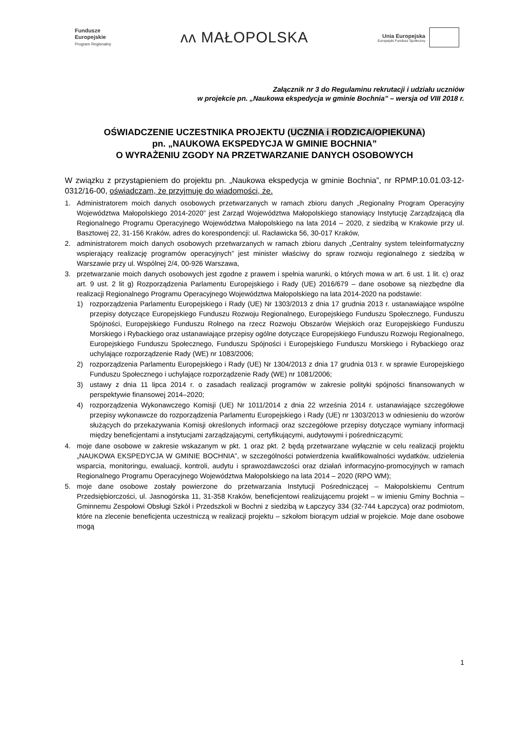Fundusze
Europejskie
Program Regionalny
ᴧᴧ MAŁOPOLSKA
Unia Europejska Europejski Fundusz Społeczny
Załącznik nr 3 do Regulaminu rekrutacji i udziału uczniów
w projekcie pn. „Naukowa ekspedycja w gminie Bochnia” – wersja od VIII 2018 r.
OŚWIADCZENIE UCZESTNIKA PROJEKTU (UCZNIA i RODZICA/OPIEKUNA)
pn. „NAUKOWA EKSPEDYCJA W GMINIE BOCHNIA”
O WYRAŻENIU ZGODY NA PRZETWARZANIE DANYCH OSOBOWYCH
W związku z przystąpieniem do projektu pn. „Naukowa ekspedycja w gminie Bochnia”, nr RPMP.10.01.03-12-0312/16-00, oświadczam, że przyjmuję do wiadomości, że.
1. Administratorem moich danych osobowych przetwarzanych w ramach zbioru danych „Regionalny Program Operacyjny Województwa Małopolskiego 2014-2020” jest Zarząd Województwa Małopolskiego stanowiący Instytucję Zarządzającą dla Regionalnego Programu Operacyjnego Województwa Małopolskiego na lata 2014 – 2020, z siedzibą w Krakowie przy ul. Basztowej 22, 31-156 Kraków, adres do korespondencji: ul. Racławicka 56, 30-017 Kraków,
2. administratorem moich danych osobowych przetwarzanych w ramach zbioru danych „Centralny system teleinformatyczny wspierający realizację programów operacyjnych” jest minister właściwy do spraw rozwoju regionalnego z siedzibą w Warszawie przy ul. Wspólnej 2/4, 00-926 Warszawa,
3. przetwarzanie moich danych osobowych jest zgodne z prawem i spełnia warunki, o których mowa w art. 6 ust. 1 lit. c) oraz art. 9 ust. 2 lit g) Rozporządzenia Parlamentu Europejskiego i Rady (UE) 2016/679 – dane osobowe są niezbędne dla realizacji Regionalnego Programu Operacyjnego Województwa Małopolskiego na lata 2014-2020 na podstawie:
1) rozporządzenia Parlamentu Europejskiego i Rady (UE) Nr 1303/2013 z dnia 17 grudnia 2013 r. ustanawiające wspólne przepisy dotyczące Europejskiego Funduszu Rozwoju Regionalnego, Europejskiego Funduszu Społecznego, Funduszu Spójności, Europejskiego Funduszu Rolnego na rzecz Rozwoju Obszarów Wiejskich oraz Europejskiego Funduszu Morskiego i Rybackiego oraz ustanawiające przepisy ogólne dotyczące Europejskiego Funduszu Rozwoju Regionalnego, Europejskiego Funduszu Społecznego, Funduszu Spójności i Europejskiego Funduszu Morskiego i Rybackiego oraz uchylające rozporządzenie Rady (WE) nr 1083/2006;
2) rozporządzenia Parlamentu Europejskiego i Rady (UE) Nr 1304/2013 z dnia 17 grudnia 013 r. w sprawie Europejskiego Funduszu Społecznego i uchylające rozporządzenie Rady (WE) nr 1081/2006;
3) ustawy z dnia 11 lipca 2014 r. o zasadach realizacji programów w zakresie polityki spójności finansowanych w perspektywie finansowej 2014–2020;
4) rozporządzenia Wykonawczego Komisji (UE) Nr 1011/2014 z dnia 22 września 2014 r. ustanawiające szczegółowe przepisy wykonawcze do rozporządzenia Parlamentu Europejskiego i Rady (UE) nr 1303/2013 w odniesieniu do wzorów służących do przekazywania Komisji określonych informacji oraz szczegółowe przepisy dotyczące wymiany informacji między beneficjentami a instytucjami zarządzającymi, certyfikującymi, audytowymi i pośredniczącymi;
4. moje dane osobowe w zakresie wskazanym w pkt. 1 oraz pkt. 2 będą przetwarzane wyłącznie w celu realizacji projektu „NAUKOWA EKSPEDYCJA W GMINIE BOCHNIA”, w szczególności potwierdzenia kwalifikowalności wydatków, udzielenia wsparcia, monitoringu, ewaluacji, kontroli, audytu i sprawozdawczości oraz działań informacyjno-promocyjnych w ramach Regionalnego Programu Operacyjnego Województwa Małopolskiego na lata 2014 – 2020 (RPO WM);
5. moje dane osobowe zostały powierzone do przetwarzania Instytucji Pośredniczącej – Małopolskiemu Centrum Przedsiębiorczości, ul. Jasnogórska 11, 31-358 Kraków, beneficjentowi realizującemu projekt – w imieniu Gminy Bochnia – Gminnemu Zespołowi Obsługi Szkół i Przedszkoli w Bochni z siedzibą w Łapczycy 334 (32-744 Łapczyca) oraz podmiotom, które na zlecenie beneficjenta uczestniczą w realizacji projektu – szkołom biorącym udział w projekcie. Moje dane osobowe mogą
1